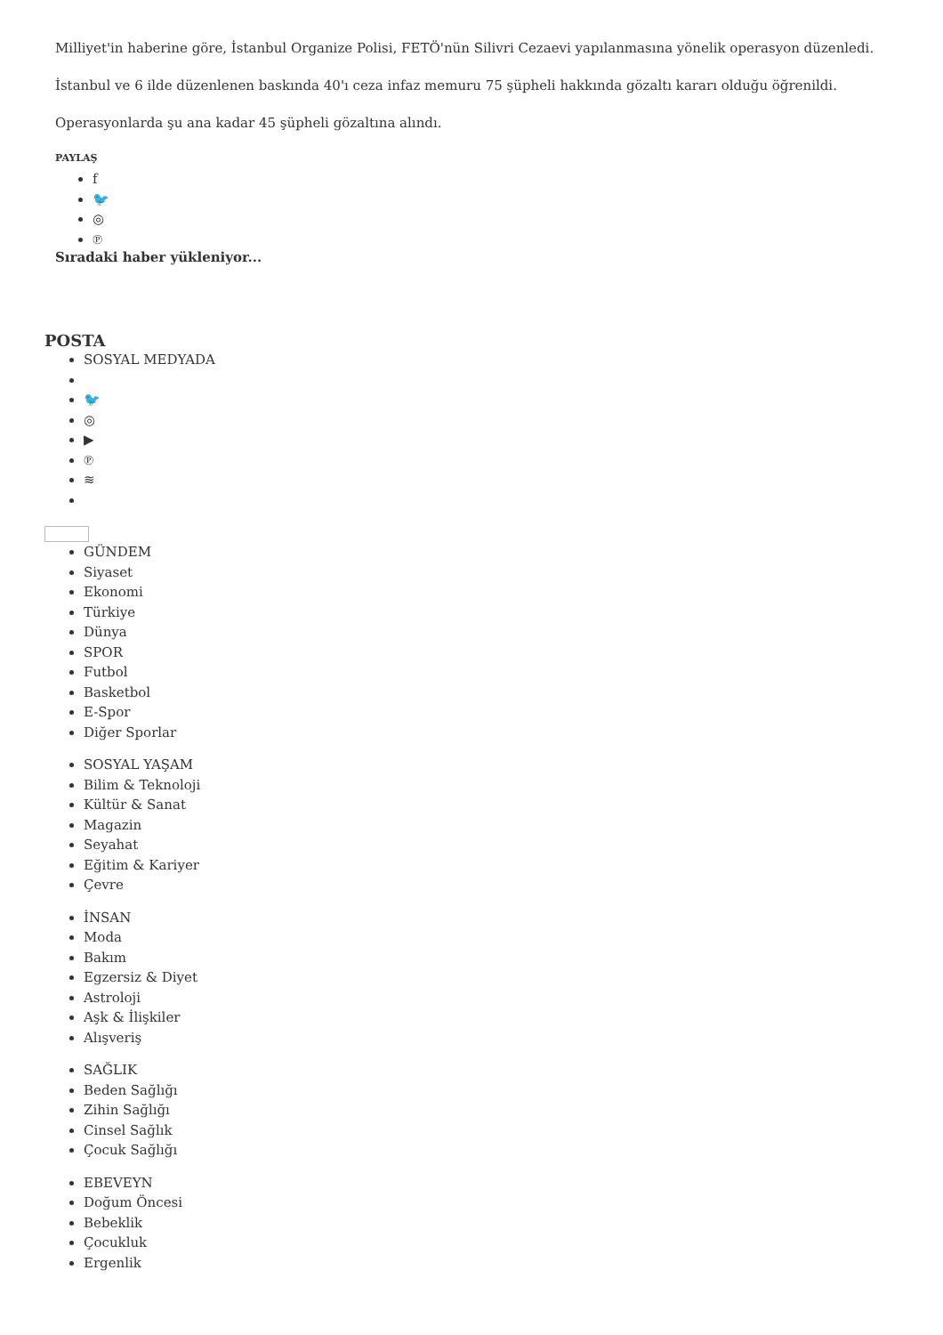Milliyet'in haberine göre, İstanbul Organize Polisi, FETÖ'nün Silivri Cezaevi yapılanmasına yönelik operasyon düzenledi.
İstanbul ve 6 ilde düzenlenen baskında 40'ı ceza infaz memuru 75 şüpheli hakkında gözaltı kararı olduğu öğrenildi.
Operasyonlarda şu ana kadar 45 şüpheli gözaltına alındı.
PAYLAŞ
f
🐦
◎
℗
Sıradaki haber yükleniyor...
POSTA
SOSYAL MEDYADA
🐦
◎
▶
℗
≋
GÜNDEM
Siyaset
Ekonomi
Türkiye
Dünya
SPOR
Futbol
Basketbol
E-Spor
Diğer Sporlar
SOSYAL YAŞAM
Bilim & Teknoloji
Kültür & Sanat
Magazin
Seyahat
Eğitim & Kariyer
Çevre
İNSAN
Moda
Bakım
Egzersiz & Diyet
Astroloji
Aşk & İlişkiler
Alışveriş
SAĞLIK
Beden Sağlığı
Zihin Sağlığı
Cinsel Sağlık
Çocuk Sağlığı
EBEVEYN
Doğum Öncesi
Bebeklik
Çocukluk
Ergenlik